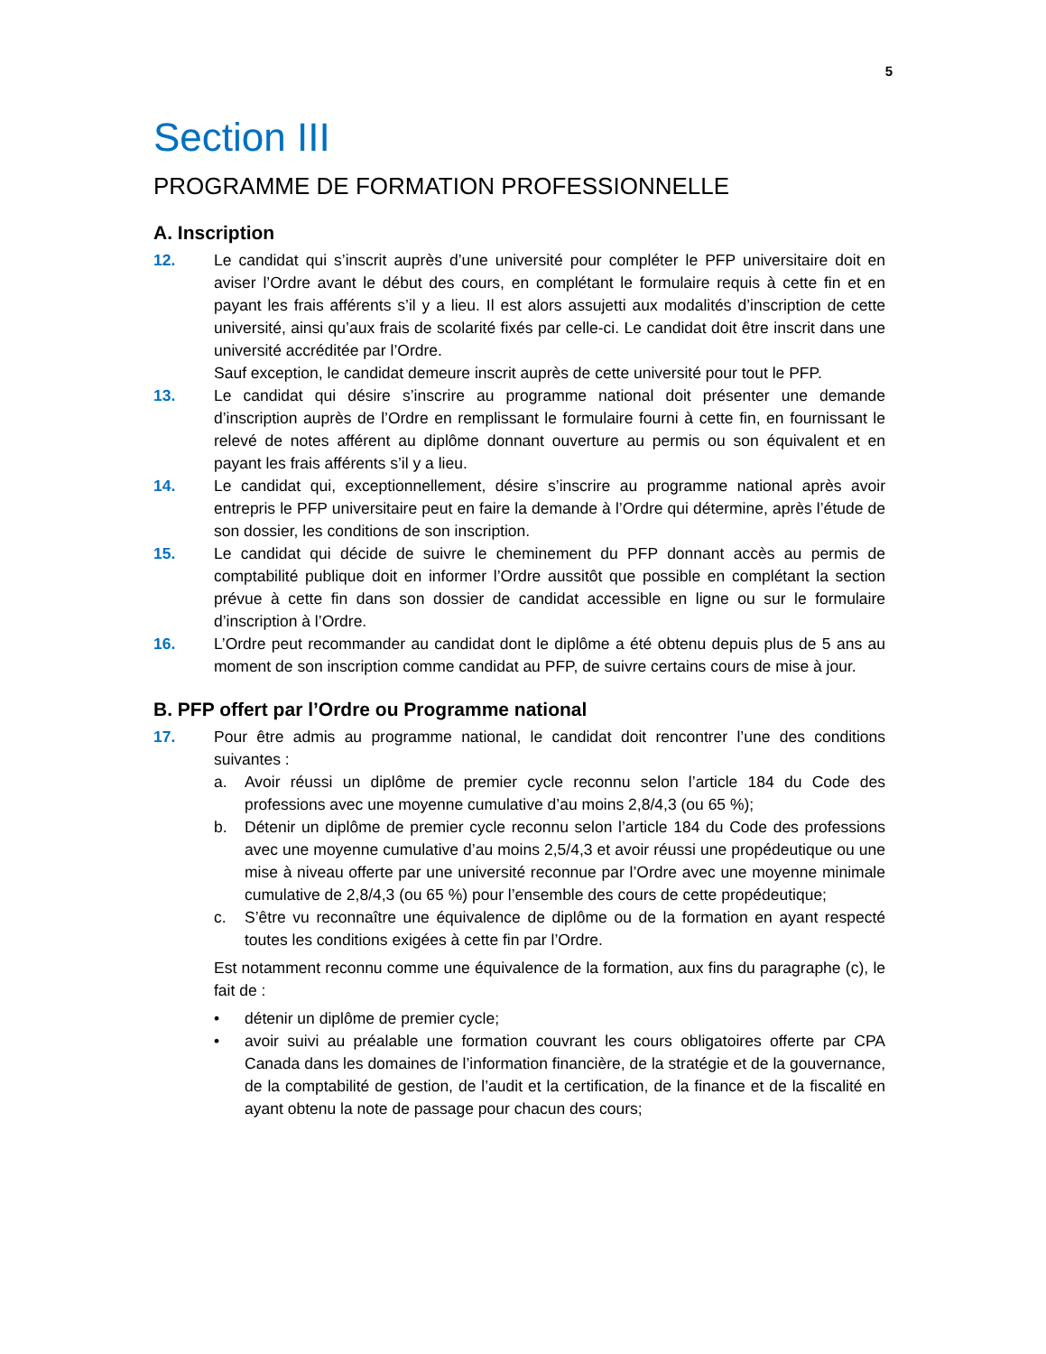5
Section III
PROGRAMME DE FORMATION PROFESSIONNELLE
A. Inscription
12. Le candidat qui s’inscrit auprès d’une université pour compléter le PFP universitaire doit en aviser l’Ordre avant le début des cours, en complétant le formulaire requis à cette fin et en payant les frais afférents s’il y a lieu. Il est alors assujetti aux modalités d’inscription de cette université, ainsi qu’aux frais de scolarité fixés par celle-ci. Le candidat doit être inscrit dans une université accréditée par l’Ordre.
Sauf exception, le candidat demeure inscrit auprès de cette université pour tout le PFP.
13. Le candidat qui désire s’inscrire au programme national doit présenter une demande d’inscription auprès de l’Ordre en remplissant le formulaire fourni à cette fin, en fournissant le relevé de notes afférent au diplôme donnant ouverture au permis ou son équivalent et en payant les frais afférents s’il y a lieu.
14. Le candidat qui, exceptionnellement, désire s’inscrire au programme national après avoir entrepris le PFP universitaire peut en faire la demande à l’Ordre qui détermine, après l’étude de son dossier, les conditions de son inscription.
15. Le candidat qui décide de suivre le cheminement du PFP donnant accès au permis de comptabilité publique doit en informer l’Ordre aussitôt que possible en complétant la section prévue à cette fin dans son dossier de candidat accessible en ligne ou sur le formulaire d’inscription à l’Ordre.
16. L’Ordre peut recommander au candidat dont le diplôme a été obtenu depuis plus de 5 ans au moment de son inscription comme candidat au PFP, de suivre certains cours de mise à jour.
B. PFP offert par l’Ordre ou Programme national
17. Pour être admis au programme national, le candidat doit rencontrer l’une des conditions suivantes :
a. Avoir réussi un diplôme de premier cycle reconnu selon l’article 184 du Code des professions avec une moyenne cumulative d’au moins 2,8/4,3 (ou 65 %);
b. Détenir un diplôme de premier cycle reconnu selon l’article 184 du Code des professions avec une moyenne cumulative d’au moins 2,5/4,3 et avoir réussi une propédeutique ou une mise à niveau offerte par une université reconnue par l’Ordre avec une moyenne minimale cumulative de 2,8/4,3 (ou 65 %) pour l’ensemble des cours de cette propédeutique;
c. S’être vu reconnaître une équivalence de diplôme ou de la formation en ayant respecté toutes les conditions exigées à cette fin par l’Ordre.
Est notamment reconnu comme une équivalence de la formation, aux fins du paragraphe (c), le fait de :
• détenir un diplôme de premier cycle;
• avoir suivi au préalable une formation couvrant les cours obligatoires offerte par CPA Canada dans les domaines de l’information financière, de la stratégie et de la gouvernance, de la comptabilité de gestion, de l’audit et la certification, de la finance et de la fiscalité en ayant obtenu la note de passage pour chacun des cours;